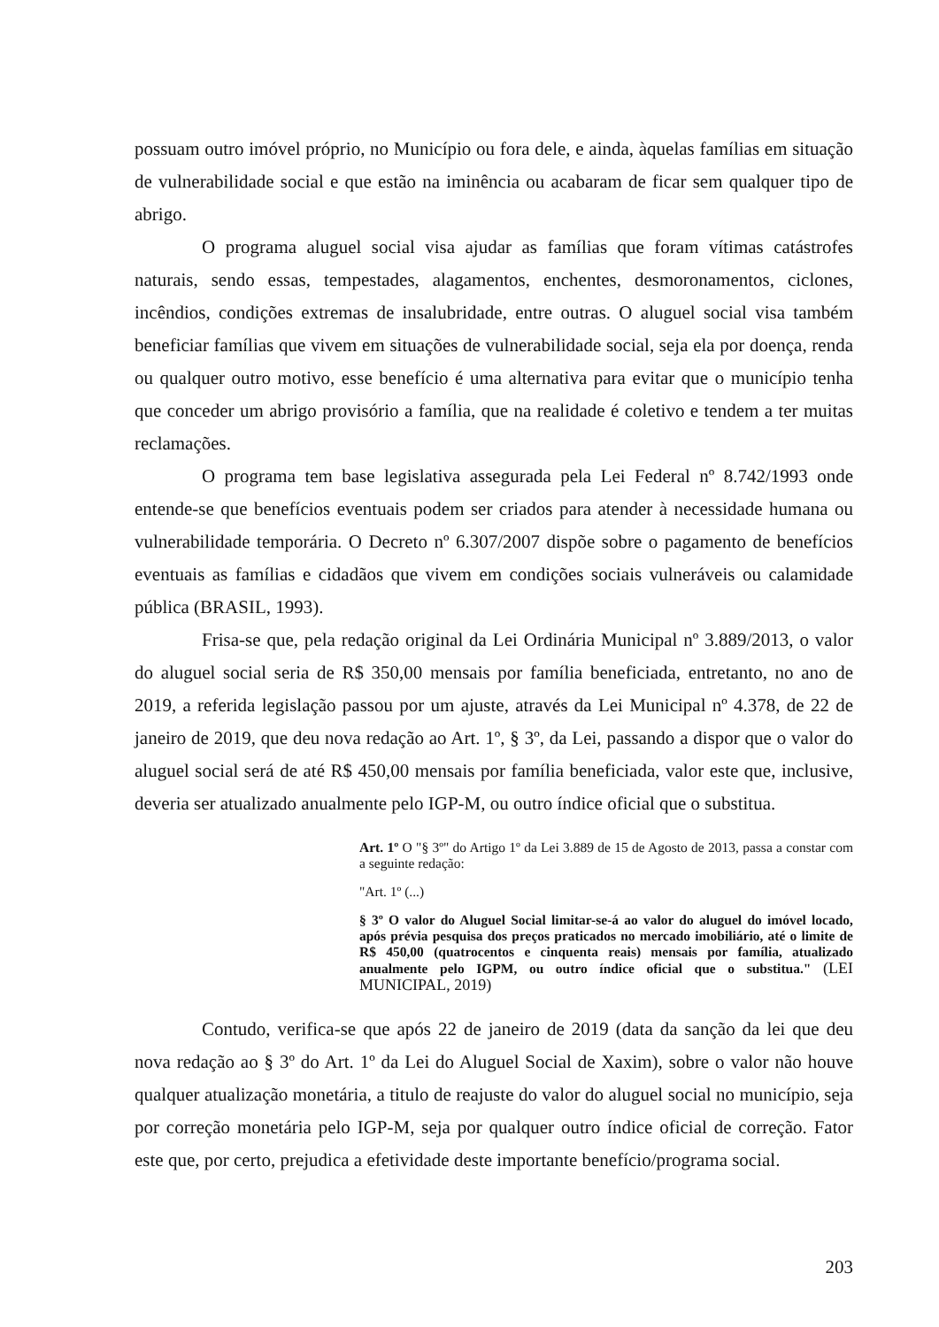possuam outro imóvel próprio, no Município ou fora dele, e ainda, àquelas famílias em situação de vulnerabilidade social e que estão na iminência ou acabaram de ficar sem qualquer tipo de abrigo.
O programa aluguel social visa ajudar as famílias que foram vítimas catástrofes naturais, sendo essas, tempestades, alagamentos, enchentes, desmoronamentos, ciclones, incêndios, condições extremas de insalubridade, entre outras. O aluguel social visa também beneficiar famílias que vivem em situações de vulnerabilidade social, seja ela por doença, renda ou qualquer outro motivo, esse benefício é uma alternativa para evitar que o município tenha que conceder um abrigo provisório a família, que na realidade é coletivo e tendem a ter muitas reclamações.
O programa tem base legislativa assegurada pela Lei Federal nº 8.742/1993 onde entende-se que benefícios eventuais podem ser criados para atender à necessidade humana ou vulnerabilidade temporária. O Decreto nº 6.307/2007 dispõe sobre o pagamento de benefícios eventuais as famílias e cidadãos que vivem em condições sociais vulneráveis ou calamidade pública (BRASIL, 1993).
Frisa-se que, pela redação original da Lei Ordinária Municipal nº 3.889/2013, o valor do aluguel social seria de R$ 350,00 mensais por família beneficiada, entretanto, no ano de 2019, a referida legislação passou por um ajuste, através da Lei Municipal nº 4.378, de 22 de janeiro de 2019, que deu nova redação ao Art. 1º, § 3º, da Lei, passando a dispor que o valor do aluguel social será de até R$ 450,00 mensais por família beneficiada, valor este que, inclusive, deveria ser atualizado anualmente pelo IGP-M, ou outro índice oficial que o substitua.
Art. 1º O "§ 3º" do Artigo 1º da Lei 3.889 de 15 de Agosto de 2013, passa a constar com a seguinte redação:
"Art. 1º (...)
§ 3º O valor do Aluguel Social limitar-se-á ao valor do aluguel do imóvel locado, após prévia pesquisa dos preços praticados no mercado imobiliário, até o limite de R$ 450,00 (quatrocentos e cinquenta reais) mensais por família, atualizado anualmente pelo IGPM, ou outro índice oficial que o substitua." (LEI MUNICIPAL, 2019)
Contudo, verifica-se que após 22 de janeiro de 2019 (data da sanção da lei que deu nova redação ao § 3º do Art. 1º da Lei do Aluguel Social de Xaxim), sobre o valor não houve qualquer atualização monetária, a titulo de reajuste do valor do aluguel social no município, seja por correção monetária pelo IGP-M, seja por qualquer outro índice oficial de correção. Fator este que, por certo, prejudica a efetividade deste importante benefício/programa social.
203